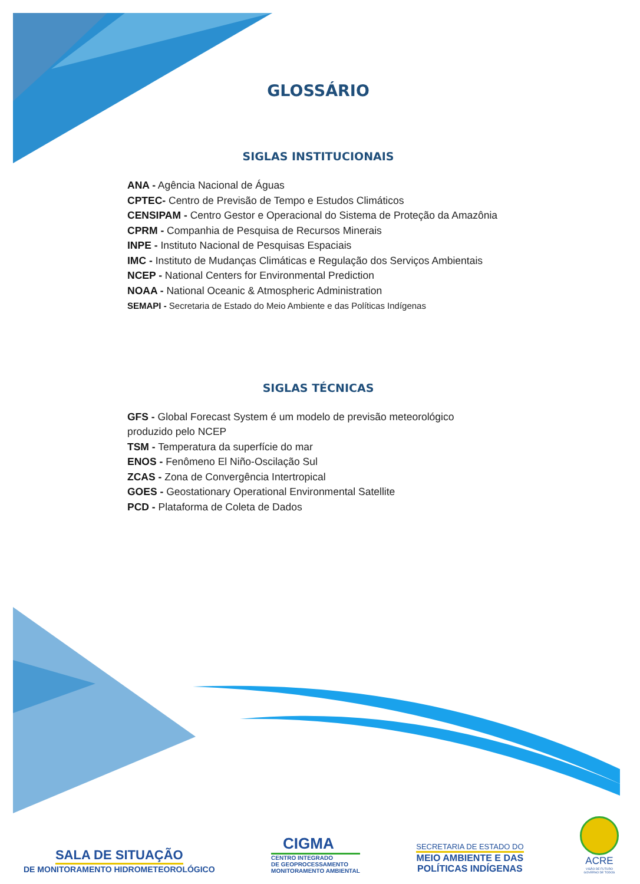GLOSSÁRIO
SIGLAS INSTITUCIONAIS
ANA - Agência Nacional de Águas
CPTEC- Centro de Previsão de Tempo e Estudos Climáticos
CENSIPAM - Centro Gestor e Operacional do Sistema de Proteção da Amazônia
CPRM - Companhia de Pesquisa de Recursos Minerais
INPE - Instituto Nacional de Pesquisas Espaciais
IMC - Instituto de Mudanças Climáticas e Regulação dos Serviços Ambientais
NCEP - National Centers for Environmental Prediction
NOAA - National Oceanic & Atmospheric Administration
SEMAPI - Secretaria de Estado do Meio Ambiente e das Políticas Indígenas
SIGLAS TÉCNICAS
GFS - Global Forecast System é um modelo de previsão meteorológico
produzido pelo NCEP
TSM - Temperatura da superfície do mar
ENOS - Fenômeno El Niño-Oscilação Sul
ZCAS - Zona de Convergência Intertropical
GOES - Geostationary Operational Environmental Satellite
PCD - Plataforma de Coleta de Dados
SALA DE SITUAÇÃO
DE MONITORAMENTO HIDROMETEOROLÓGICO
CIGMA
CENTRO INTEGRADO
DE GEOPROCESSAMENTO
MONITORAMENTO AMBIENTAL
SECRETARIA DE ESTADO DO
MEIO AMBIENTE E DAS
POLÍTICAS INDÍGENAS
ACRE
VISÃO DE FUTURO
GOVERNO DE TODOS